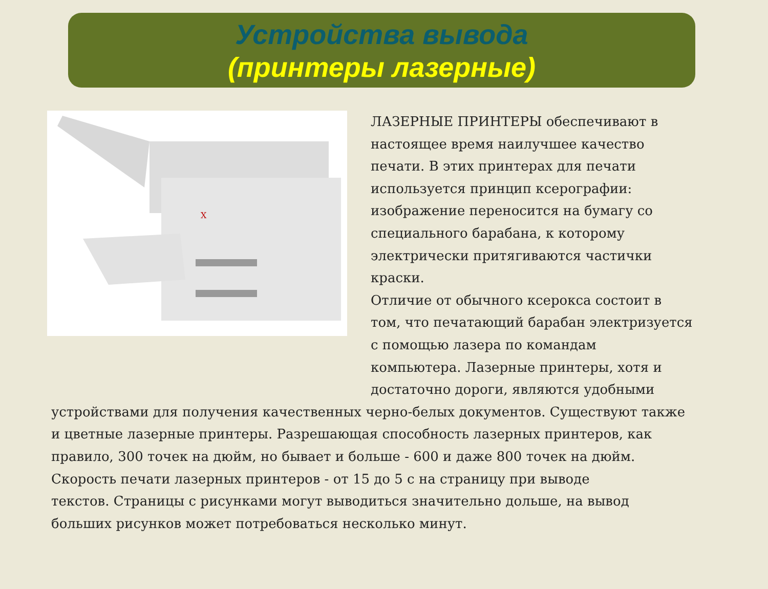Устройства вывода
(принтеры лазерные)
X
ЛАЗЕРНЫЕ ПРИНТЕРЫ обеспечивают в
настоящее время наилучшее качество
печати. В этих принтерах для печати
используется принцип ксерографии:
изображение переносится на бумагу со
специального барабана, к которому
электрически притягиваются частички
краски.
Отличие от обычного ксерокса состоит в
том, что печатающий барабан электризуется
с помощью лазера по командам
компьютера. Лазерные принтеры, хотя и
достаточно дороги, являются удобными
устройствами для получения качественных черно-белых документов. Существуют также
и цветные лазерные принтеры. Разрешающая способность лазерных принтеров, как
правило, 300 точек на дюйм, но бывает и больше - 600 и даже 800 точек на дюйм.
Скорость печати лазерных принтеров - от 15 до 5 с на страницу при выводе
текстов. Страницы с рисунками могут выводиться значительно дольше, на вывод
больших рисунков может потребоваться несколько минут.